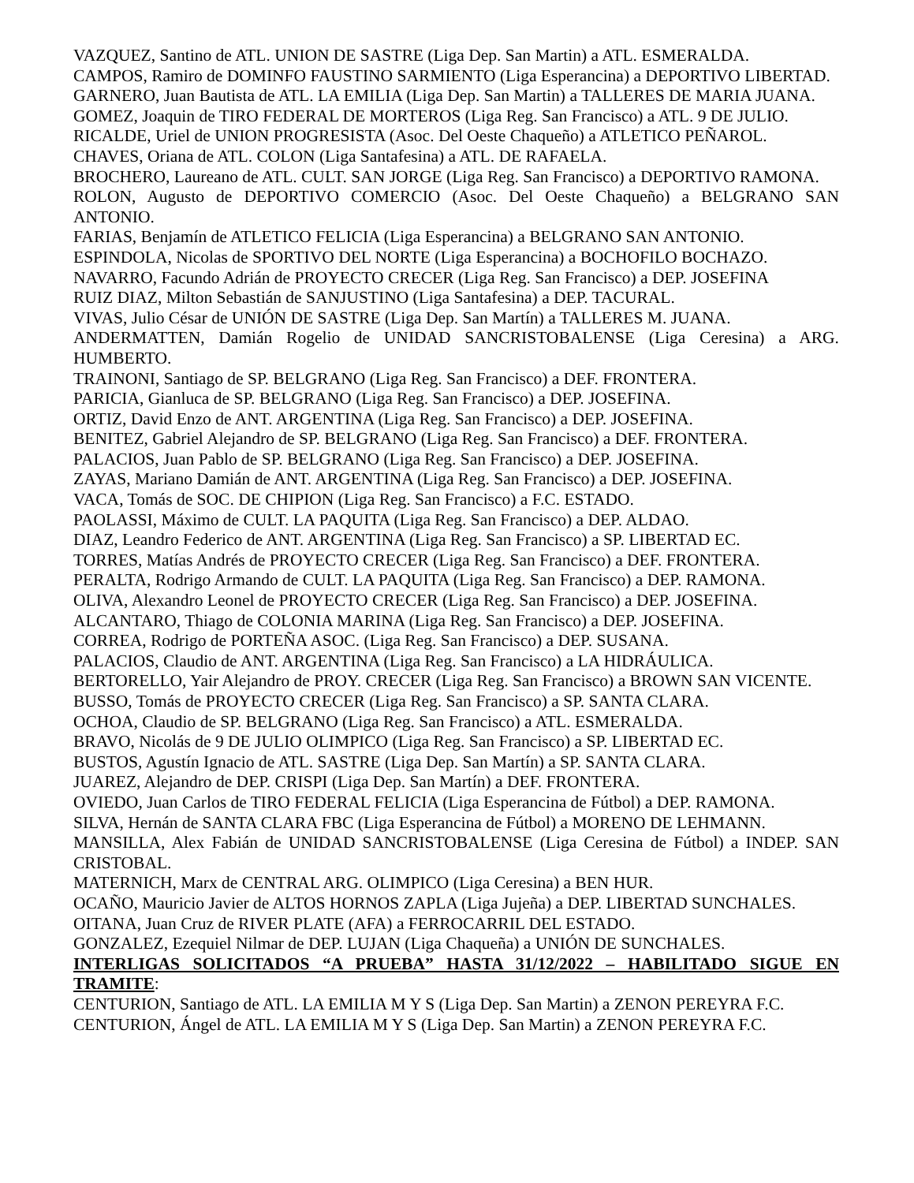VAZQUEZ, Santino de ATL. UNION DE SASTRE (Liga Dep. San Martin) a ATL. ESMERALDA.
CAMPOS, Ramiro de DOMINFO FAUSTINO SARMIENTO (Liga Esperancina) a DEPORTIVO LIBERTAD.
GARNERO, Juan Bautista de ATL. LA EMILIA (Liga Dep. San Martin) a TALLERES DE MARIA JUANA.
GOMEZ, Joaquin de TIRO FEDERAL DE MORTEROS (Liga Reg. San Francisco) a ATL. 9 DE JULIO.
RICALDE, Uriel de UNION PROGRESISTA (Asoc. Del Oeste Chaqueño) a ATLETICO PEÑAROL.
CHAVES, Oriana de ATL. COLON (Liga Santafesina) a ATL. DE RAFAELA.
BROCHERO, Laureano de ATL. CULT. SAN JORGE (Liga Reg. San Francisco) a DEPORTIVO RAMONA.
ROLON, Augusto de DEPORTIVO COMERCIO (Asoc. Del Oeste Chaqueño) a BELGRANO SAN ANTONIO.
FARIAS, Benjamín de ATLETICO FELICIA (Liga Esperancina) a BELGRANO SAN ANTONIO.
ESPINDOLA, Nicolas de SPORTIVO DEL NORTE (Liga Esperancina) a BOCHOFILO BOCHAZO.
NAVARRO, Facundo Adrián de PROYECTO CRECER (Liga Reg. San Francisco) a DEP. JOSEFINA
RUIZ DIAZ, Milton Sebastián de SANJUSTINO (Liga Santafesina) a DEP. TACURAL.
VIVAS, Julio César de UNIÓN DE SASTRE (Liga Dep. San Martín) a TALLERES M. JUANA.
ANDERMATTEN, Damián Rogelio de UNIDAD SANCRISTOBALENSE (Liga Ceresina) a ARG. HUMBERTO.
TRAINONI, Santiago de SP. BELGRANO (Liga Reg. San Francisco) a DEF. FRONTERA.
PARICIA, Gianluca de SP. BELGRANO (Liga Reg. San Francisco) a DEP. JOSEFINA.
ORTIZ, David Enzo de ANT. ARGENTINA (Liga Reg. San Francisco) a DEP. JOSEFINA.
BENITEZ, Gabriel Alejandro de SP. BELGRANO (Liga Reg. San Francisco) a DEF. FRONTERA.
PALACIOS, Juan Pablo de SP. BELGRANO (Liga Reg. San Francisco) a DEP. JOSEFINA.
ZAYAS, Mariano Damián de ANT. ARGENTINA (Liga Reg. San Francisco) a DEP. JOSEFINA.
VACA, Tomás de SOC. DE CHIPION (Liga Reg. San Francisco) a F.C. ESTADO.
PAOLASSI, Máximo de CULT. LA PAQUITA (Liga Reg. San Francisco) a DEP. ALDAO.
DIAZ, Leandro Federico de ANT. ARGENTINA (Liga Reg. San Francisco) a SP. LIBERTAD EC.
TORRES, Matías Andrés de PROYECTO CRECER (Liga Reg. San Francisco) a DEF. FRONTERA.
PERALTA, Rodrigo Armando de CULT. LA PAQUITA (Liga Reg. San Francisco) a DEP. RAMONA.
OLIVA, Alexandro Leonel de PROYECTO CRECER (Liga Reg. San Francisco) a DEP. JOSEFINA.
ALCANTARO, Thiago de COLONIA MARINA (Liga Reg. San Francisco) a DEP. JOSEFINA.
CORREA, Rodrigo de PORTEÑA ASOC. (Liga Reg. San Francisco) a DEP. SUSANA.
PALACIOS, Claudio de ANT. ARGENTINA (Liga Reg. San Francisco) a LA HIDRÁULICA.
BERTORELLO, Yair Alejandro de PROY. CRECER (Liga Reg. San Francisco) a BROWN SAN VICENTE.
BUSSO, Tomás de PROYECTO CRECER (Liga Reg. San Francisco) a SP. SANTA CLARA.
OCHOA, Claudio de SP. BELGRANO (Liga Reg. San Francisco) a ATL. ESMERALDA.
BRAVO, Nicolás de 9 DE JULIO OLIMPICO (Liga Reg. San Francisco) a SP. LIBERTAD EC.
BUSTOS, Agustín Ignacio de ATL. SASTRE (Liga Dep. San Martín) a SP. SANTA CLARA.
JUAREZ, Alejandro de DEP. CRISPI (Liga Dep. San Martín) a DEF. FRONTERA.
OVIEDO, Juan Carlos de TIRO FEDERAL FELICIA (Liga Esperancina de Fútbol) a DEP. RAMONA.
SILVA, Hernán de SANTA CLARA FBC (Liga Esperancina de Fútbol) a MORENO DE LEHMANN.
MANSILLA, Alex Fabián de UNIDAD SANCRISTOBALENSE (Liga Ceresina de Fútbol) a INDEP. SAN CRISTOBAL.
MATERNICH, Marx de CENTRAL ARG. OLIMPICO (Liga Ceresina) a BEN HUR.
OCAÑO, Mauricio Javier de ALTOS HORNOS ZAPLA (Liga Jujeña) a DEP. LIBERTAD SUNCHALES.
OITANA, Juan Cruz de RIVER PLATE (AFA) a FERROCARRIL DEL ESTADO.
GONZALEZ, Ezequiel Nilmar de DEP. LUJAN (Liga Chaqueña) a UNIÓN DE SUNCHALES.
INTERLIGAS SOLICITADOS “A PRUEBA” HASTA 31/12/2022 – HABILITADO SIGUE EN TRAMITE:
CENTURION, Santiago de ATL. LA EMILIA M Y S (Liga Dep. San Martin) a ZENON PEREYRA F.C.
CENTURION, Ángel de ATL. LA EMILIA M Y S (Liga Dep. San Martin) a ZENON PEREYRA F.C.